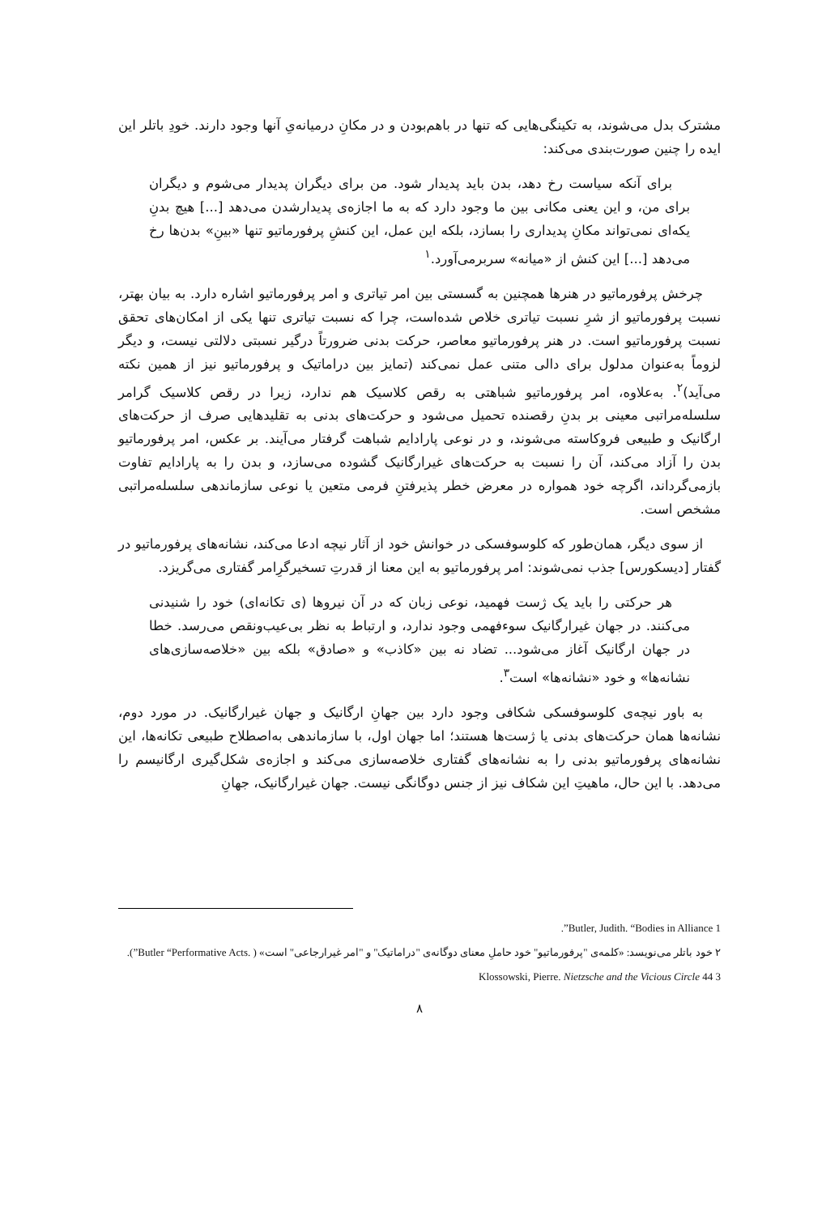مشترک بدل می‌شوند، به تکینگی‌هایی که تنها در باهم‌بودن و در مکانِ درمیانه‌یِ آنها وجود دارند. خودِ باتلر این ایده را چنین صورت‌بندی می‌کند:
برای آنکه سیاست رخ دهد، بدن باید پدیدار شود. من برای دیگران پدیدار می‌شوم و دیگران برای من، و این یعنی مکانی بین ما وجود دارد که به ما اجازه‌ی پدیدارشدن می‌دهد [...] هیچ بدنِ یکه‌ای نمی‌تواند مکانِ پدیداری را بسازد، بلکه این عمل، این کنشِ پرفورماتیو تنها «بینِ» بدن‌ها رخ می‌دهد [...] این کنش از «میانه» سربرمی‌آورد.<sup>۱</sup>
چرخش پرفورماتیو در هنرها همچنین به گسستی بین امر تیاتری و امر پرفورماتیو اشاره دارد. به بیان بهتر، نسبت پرفورماتیو از شرِ نسبت تیاتری خلاص شده‌است، چرا که نسبت تیاتری تنها یکی از امکان‌های تحقق نسبت پرفورماتیو است. در هنر پرفورماتیو معاصر، حرکت بدنی ضرورتاً درگیر نسبتی دلالتی نیست، و دیگر لزوماً به‌عنوان مدلول برای دالی متنی عمل نمی‌کند (تمایز بین دراماتیک و پرفورماتیو نیز از همین نکته می‌آید)<sup>۲</sup>. به‌علاوه، امر پرفورماتیو شباهتی به رقص کلاسیک هم ندارد، زیرا در رقص کلاسیک گرامر سلسله‌مراتبی معینی بر بدنِ رقصنده تحمیل می‌شود و حرکت‌های بدنی به تقلیدهایی صرف از حرکت‌های ارگانیک و طبیعی فروکاسته می‌شوند، و در نوعی پارادایم شباهت گرفتار می‌آیند. بر عکس، امر پرفورماتیو بدن را آزاد می‌کند، آن را نسبت به حرکت‌های غیرارگانیک گشوده می‌سازد، و بدن را به پارادایم تفاوت بازمی‌گرداند، اگرچه خود همواره در معرض خطر پذیرفتنِ فرمی متعین یا نوعی سازماندهی سلسله‌مراتبی مشخص است.
از سوی دیگر، همان‌طور که کلوسوفسکی در خوانش خود از آثار نیچه ادعا می‌کند، نشانه‌های پرفورماتیو در گفتار [دیسکورس] جذب نمی‌شوند: امر پرفورماتیو به این معنا از قدرتِ تسخیرگرِامر گفتاری می‌گریزد.
هر حرکتی را باید یک ژست فهمید، نوعی زبان که در آن نیروها (ی تکانه‌ای) خود را شنیدنی می‌کنند. در جهان غیرارگانیک سوءفهمی وجود ندارد، و ارتباط به نظر بی‌عیب‌ونقص می‌رسد. خطا در جهان ارگانیک آغاز می‌شود... تضاد نه بین «کاذب» و «صادق» بلکه بین «خلاصه‌سازی‌های نشانه‌ها» و خود «نشانه‌ها» است<sup>۳</sup>.
به باور نیچه‌ی کلوسوفسکی شکافی وجود دارد بین جهانِ ارگانیک و جهان غیرارگانیک. در مورد دوم، نشانه‌ها همان حرکت‌های بدنی یا ژست‌ها هستند؛ اما جهان اول، با سازماندهی به‌اصطلاح طبیعی تکانه‌ها، این نشانه‌های پرفورماتیو بدنی را به نشانه‌های گفتاری خلاصه‌سازی می‌کند و اجازه‌ی شکل‌گیری ارگانیسم را می‌دهد. با این حال، ماهیتِ این شکاف نیز از جنس دوگانگی نیست. جهان غیرارگانیک، جهانِ
1 Butler, Judith. “Bodies in Alliance”.
۲ خود باتلر می‌نویسد: «کلمه‌ی "پرفورماتیو" خود حاملِ معنای دوگانه‌ی "دراماتیک" و "امر غیرارجاعی" است» ( .Butler “Performative Acts”).
3 Klossowski, Pierre. Nietzsche and the Vicious Circle 44
۸